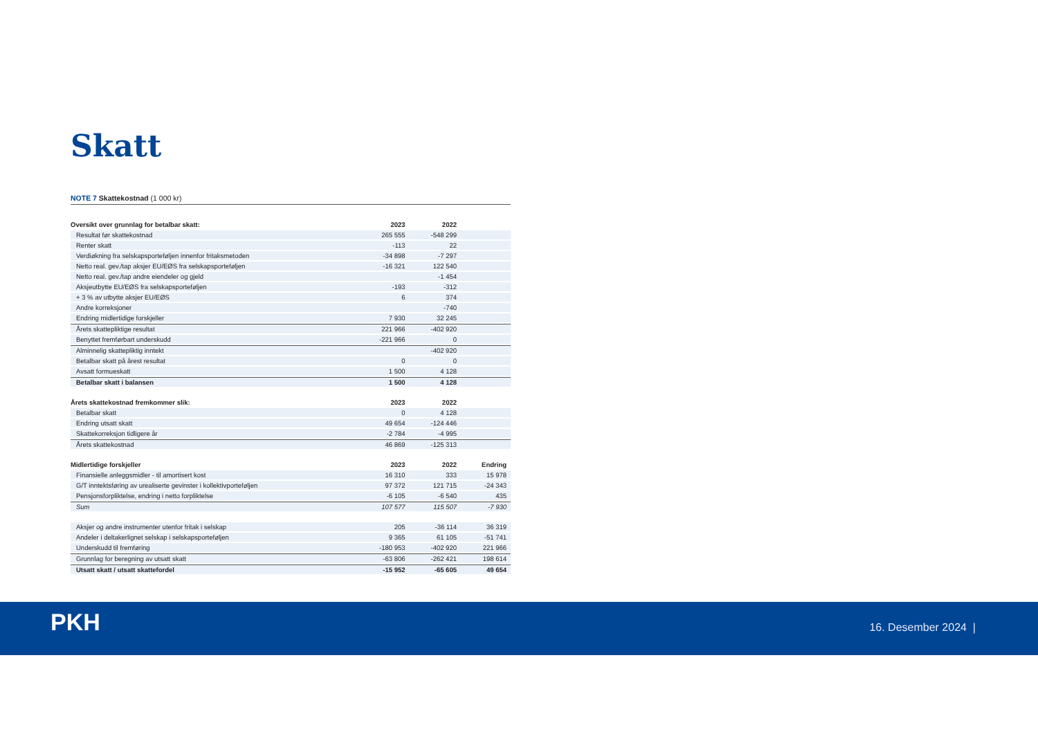Skatt
NOTE 7 Skattekostnad (1 000 kr)
| Oversikt over grunnlag for betalbar skatt: | 2023 | 2022 | |
| --- | --- | --- | --- |
| Resultat før skattekostnad | 265 555 | -548 299 | |
| Renter skatt | -113 | 22 | |
| Verdiøkning fra selskapsporteføljen innenfor fritaksmetoden | -34 898 | -7 297 | |
| Netto real. gev./tap aksjer EU/EØS fra selskapsporteføljen | -16 321 | 122 540 | |
| Netto real. gev./tap andre eiendeler og gjeld | | -1 454 | |
| Aksjeutbytte EU/EØS fra selskapsporteføljen | -193 | -312 | |
| + 3 % av utbytte aksjer EU/EØS | 6 | 374 | |
| Andre korreksjoner | | -740 | |
| Endring midlertidige forskjeller | 7 930 | 32 245 | |
| Årets skattepliktige resultat | 221 966 | -402 920 | |
| Benyttet fremførbart underskudd | -221 966 | 0 | |
| Alminnelig skattepliktig inntekt | | -402 920 | |
| Betalbar skatt på årest resultat | 0 | 0 | |
| Avsatt formueskatt | 1 500 | 4 128 | |
| Betalbar skatt i balansen | 1 500 | 4 128 | |
| Årets skattekostnad fremkommer slik: | 2023 | 2022 | |
| Betalbar skatt | 0 | 4 128 | |
| Endring utsatt skatt | 49 654 | -124 446 | |
| Skattekorreksjon tidligere år | -2 784 | -4 995 | |
| Årets skattekostnad | 46 869 | -125 313 | |
| Midlertidige forskjeller | 2023 | 2022 | Endring |
| Finansielle anleggsmidler - til amortisert kost | 16 310 | 333 | 15 978 |
| G/T inntektsføring av urealiserte gevinster i kollektivporteføljen | 97 372 | 121 715 | -24 343 |
| Pensjonsforpliktelse, endring i netto forpliktelse | -6 105 | -6 540 | 435 |
| Sum | 107 577 | 115 507 | -7 930 |
| Aksjer og andre instrumenter utenfor fritak i selskap | 205 | -36 114 | 36 319 |
| Andeler i deltakerlignet selskap i selskapsporteføljen | 9 365 | 61 105 | -51 741 |
| Underskudd til fremføring | -180 953 | -402 920 | 221 966 |
| Grunnlag for beregning av utsatt skatt | -63 806 | -262 421 | 198 614 |
| Utsatt skatt / utsatt skattefordel | -15 952 | -65 605 | 49 654 |
PKH 16. Desember 2024 |